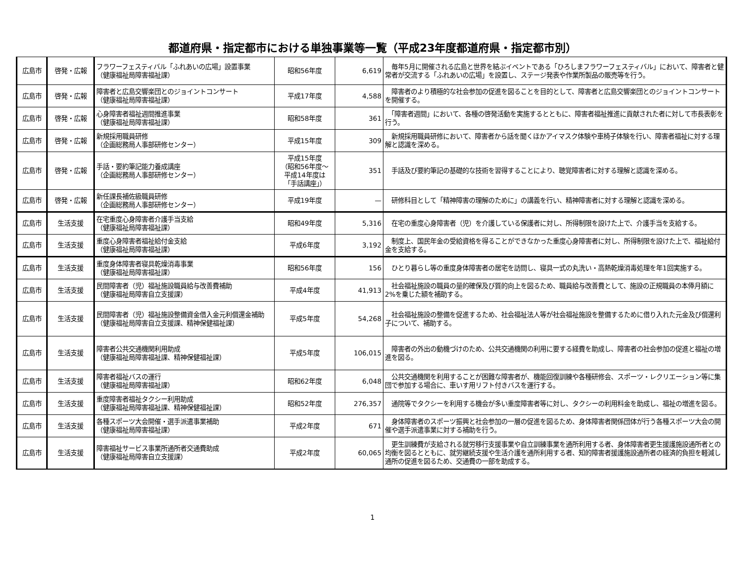都道府県・指定都市における単独事業等一覧（平成23年度都道府県・指定都市別）
| 広島市 | 啓発・広報 | フラワーフェスティバル「ふれあいの広場」設置事業 （健康福祉局障害福祉課） | 昭和56年度 | 6,619 | 毎年5月に開催される広島と世界を結ぶイベントである「ひろしまフラワーフェスティバル」において、障害者と健常者が交流する「ふれあいの広場」を設置し、ステージ発表や作業所製品の販売等を行う。 |
| 広島市 | 啓発・広報 | 障害者と広島交響楽団とのジョイントコンサート （健康福祉局障害福祉課） | 平成17年度 | 4,588 | 障害者のより積極的な社会参加の促進を図ることを目的として、障害者と広島交響楽団とのジョイントコンサートを開催する。 |
| 広島市 | 啓発・広報 | 心身障害者福祉週間推進事業 （健康福祉局障害福祉課） | 昭和58年度 | 361 | 「障害者週間」において、各種の啓発活動を実施するとともに、障害者福祉推進に貢献された者に対して市長表彰を行う。 |
| 広島市 | 啓発・広報 | 新規採用職員研修 （企画総務局人事部研修センター） | 平成15年度 | 309 | 新規採用職員研修において、障害者から話を聞くほかアイマスク体験や車椅子体験を行い、障害者福祉に対する理解と認識を深める。 |
| 広島市 | 啓発・広報 | 手話・要約筆記能力養成講座 （企画総務局人事部研修センター） | 平成15年度 （昭和56年度～ 平成14年度は 「手話講座」） | 351 | 手話及び要約筆記の基礎的な技術を習得することにより、聴覚障害者に対する理解と認識を深める。 |
| 広島市 | 啓発・広報 | 新任課長補佐級職員研修 （企画総務局人事部研修センター） | 平成19年度 | — | 研修科目として「精神障害の理解のために」の講義を行い、精神障害者に対する理解と認識を深める。 |
| 広島市 | 生活支援 | 在宅重度心身障害者介護手当支給 （健康福祉局障害福祉課） | 昭和49年度 | 5,316 | 在宅の重度心身障害者（児）を介護している保護者に対し、所得制限を設けた上で、介護手当を支給する。 |
| 広島市 | 生活支援 | 重度心身障害者福祉給付金支給 （健康福祉局障害福祉課） | 平成6年度 | 3,192 | 制度上、国民年金の受給資格を得ることができなかった重度心身障害者に対し、所得制限を設けた上で、福祉給付金を支給する。 |
| 広島市 | 生活支援 | 重度身体障害者寝具乾燥消毒事業 （健康福祉局障害福祉課） | 昭和56年度 | 156 | ひとり暮らし等の重度身体障害者の居宅を訪問し、寝具一式の丸洗い・高熱乾燥消毒処理を年1回実施する。 |
| 広島市 | 生活支援 | 民間障害者（児）福祉施設職員給与改善費補助 （健康福祉局障害自立支援課） | 平成4年度 | 41,913 | 社会福祉施設の職員の量的確保及び質的向上を図るため、職員給与改善費として、施設の正規職員の本俸月額に2%を乗じた額を補助する。 |
| 広島市 | 生活支援 | 民間障害者（児）福祉施設整備資金借入金元利償還金補助 （健康福祉局障害自立支援課、精神保健福祉課） | 平成5年度 | 54,268 | 社会福祉施設の整備を促進するため、社会福祉法人等が社会福祉施設を整備するために借り入れた元金及び償還利子について、補助する。 |
| 広島市 | 生活支援 | 障害者公共交通機関利用助成 （健康福祉局障害福祉課、精神保健福祉課） | 平成5年度 | 106,015 | 障害者の外出の動機づけのため、公共交通機関の利用に要する経費を助成し、障害者の社会参加の促進と福祉の増進を図る。 |
| 広島市 | 生活支援 | 障害者福祉バスの運行 （健康福祉局障害福祉課） | 昭和62年度 | 6,048 | 公共交通機関を利用することが困難な障害者が、機能回復訓練や各種研修会、スポーツ・レクリエーション等に集団で参加する場合に、車いす用リフト付きバスを運行する。 |
| 広島市 | 生活支援 | 重度障害者福祉タクシー利用助成 （健康福祉局障害福祉課、精神保健福祉課） | 昭和52年度 | 276,357 | 通院等でタクシーを利用する機会が多い重度障害者等に対し、タクシーの利用料金を助成し、福祉の増進を図る。 |
| 広島市 | 生活支援 | 各種スポーツ大会開催・選手派遣事業補助 （健康福祉局障害福祉課） | 平成2年度 | 671 | 身体障害者のスポーツ振興と社会参加の一層の促進を図るため、身体障害者関係団体が行う各種スポーツ大会の開催や選手派遣事業に対する補助を行う。 |
| 広島市 | 生活支援 | 障害福祉サービス事業所通所者交通費助成 （健康福祉局障害自立支援課） | 平成2年度 | 60,065 | 更生訓練費が支給される就労移行支援事業や自立訓練事業を通所利用する者、身体障害者更生援護施設通所者との均衡を図るとともに、就労継続支援や生活介護を通所利用する者、知的障害者援護施設通所者の経済的負担を軽減し通所の促進を図るため、交通費の一部を助成する。 |
1